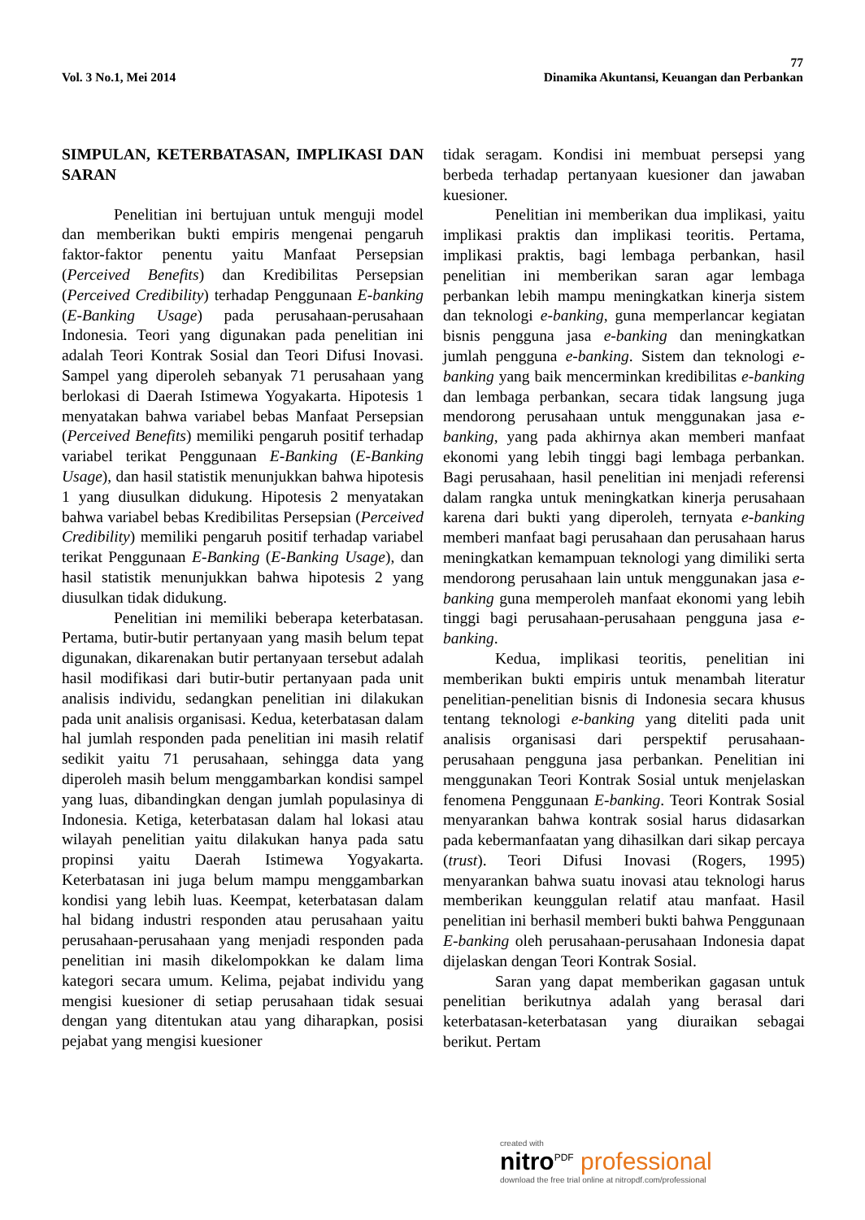77
Vol. 3 No.1, Mei 2014 Dinamika Akuntansi, Keuangan dan Perbankan
SIMPULAN, KETERBATASAN, IMPLIKASI DAN SARAN
Penelitian ini bertujuan untuk menguji model dan memberikan bukti empiris mengenai pengaruh faktor-faktor penentu yaitu Manfaat Persepsian (Perceived Benefits) dan Kredibilitas Persepsian (Perceived Credibility) terhadap Penggunaan E-banking (E-Banking Usage) pada perusahaan-perusahaan Indonesia. Teori yang digunakan pada penelitian ini adalah Teori Kontrak Sosial dan Teori Difusi Inovasi. Sampel yang diperoleh sebanyak 71 perusahaan yang berlokasi di Daerah Istimewa Yogyakarta. Hipotesis 1 menyatakan bahwa variabel bebas Manfaat Persepsian (Perceived Benefits) memiliki pengaruh positif terhadap variabel terikat Penggunaan E-Banking (E-Banking Usage), dan hasil statistik menunjukkan bahwa hipotesis 1 yang diusulkan didukung. Hipotesis 2 menyatakan bahwa variabel bebas Kredibilitas Persepsian (Perceived Credibility) memiliki pengaruh positif terhadap variabel terikat Penggunaan E-Banking (E-Banking Usage), dan hasil statistik menunjukkan bahwa hipotesis 2 yang diusulkan tidak didukung.
Penelitian ini memiliki beberapa keterbatasan. Pertama, butir-butir pertanyaan yang masih belum tepat digunakan, dikarenakan butir pertanyaan tersebut adalah hasil modifikasi dari butir-butir pertanyaan pada unit analisis individu, sedangkan penelitian ini dilakukan pada unit analisis organisasi. Kedua, keterbatasan dalam hal jumlah responden pada penelitian ini masih relatif sedikit yaitu 71 perusahaan, sehingga data yang diperoleh masih belum menggambarkan kondisi sampel yang luas, dibandingkan dengan jumlah populasinya di Indonesia. Ketiga, keterbatasan dalam hal lokasi atau wilayah penelitian yaitu dilakukan hanya pada satu propinsi yaitu Daerah Istimewa Yogyakarta. Keterbatasan ini juga belum mampu menggambarkan kondisi yang lebih luas. Keempat, keterbatasan dalam hal bidang industri responden atau perusahaan yaitu perusahaan-perusahaan yang menjadi responden pada penelitian ini masih dikelompokkan ke dalam lima kategori secara umum. Kelima, pejabat individu yang mengisi kuesioner di setiap perusahaan tidak sesuai dengan yang ditentukan atau yang diharapkan, posisi pejabat yang mengisi kuesioner
tidak seragam. Kondisi ini membuat persepsi yang berbeda terhadap pertanyaan kuesioner dan jawaban kuesioner.
Penelitian ini memberikan dua implikasi, yaitu implikasi praktis dan implikasi teoritis. Pertama, implikasi praktis, bagi lembaga perbankan, hasil penelitian ini memberikan saran agar lembaga perbankan lebih mampu meningkatkan kinerja sistem dan teknologi e-banking, guna memperlancar kegiatan bisnis pengguna jasa e-banking dan meningkatkan jumlah pengguna e-banking. Sistem dan teknologi e-banking yang baik mencerminkan kredibilitas e-banking dan lembaga perbankan, secara tidak langsung juga mendorong perusahaan untuk menggunakan jasa e-banking, yang pada akhirnya akan memberi manfaat ekonomi yang lebih tinggi bagi lembaga perbankan. Bagi perusahaan, hasil penelitian ini menjadi referensi dalam rangka untuk meningkatkan kinerja perusahaan karena dari bukti yang diperoleh, ternyata e-banking memberi manfaat bagi perusahaan dan perusahaan harus meningkatkan kemampuan teknologi yang dimiliki serta mendorong perusahaan lain untuk menggunakan jasa e-banking guna memperoleh manfaat ekonomi yang lebih tinggi bagi perusahaan-perusahaan pengguna jasa e-banking.
Kedua, implikasi teoritis, penelitian ini memberikan bukti empiris untuk menambah literatur penelitian-penelitian bisnis di Indonesia secara khusus tentang teknologi e-banking yang diteliti pada unit analisis organisasi dari perspektif perusahaan-perusahaan pengguna jasa perbankan. Penelitian ini menggunakan Teori Kontrak Sosial untuk menjelaskan fenomena Penggunaan E-banking. Teori Kontrak Sosial menyarankan bahwa kontrak sosial harus didasarkan pada kebermanfaatan yang dihasilkan dari sikap percaya (trust). Teori Difusi Inovasi (Rogers, 1995) menyarankan bahwa suatu inovasi atau teknologi harus memberikan keunggulan relatif atau manfaat. Hasil penelitian ini berhasil memberi bukti bahwa Penggunaan E-banking oleh perusahaan-perusahaan Indonesia dapat dijelaskan dengan Teori Kontrak Sosial.
Saran yang dapat memberikan gagasan untuk penelitian berikutnya adalah yang berasal dari keterbatasan-keterbatasan yang diuraikan sebagai berikut. Pertam
created with
nitro<sup>PDF</sup> professional
download the free trial online at nitropdf.com/professional